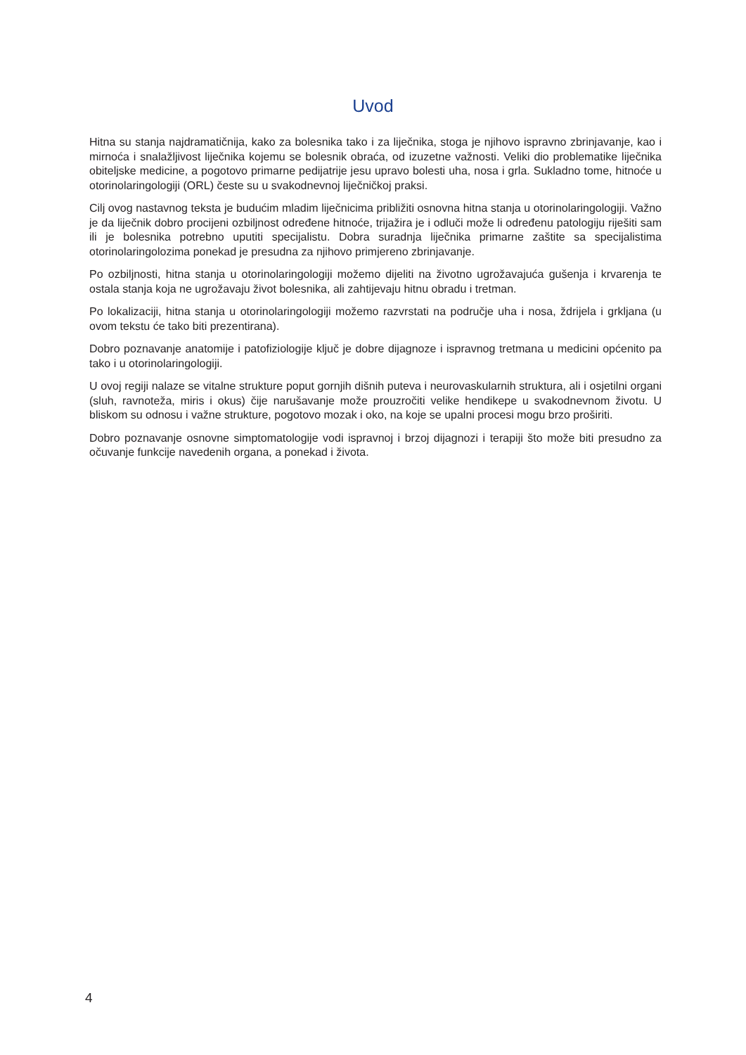Uvod
Hitna su stanja najdramatičnija, kako za bolesnika tako i za liječnika, stoga je njihovo ispravno zbrinjavanje, kao i mirnoća i snalažljivost liječnika kojemu se bolesnik obraća, od izuzetne važnosti. Veliki dio problematike liječnika obiteljske medicine, a pogotovo primarne pedijatrije jesu upravo bolesti uha, nosa i grla. Sukladno tome, hitnoće u otorinolaringologiji (ORL) česte su u svakodnevnoj liječničkoj praksi.
Cilj ovog nastavnog teksta je budućim mladim liječnicima približiti osnovna hitna stanja u otorinolaringologiji. Važno je da liječnik dobro procijeni ozbiljnost određene hitnoće, trijažira je i odluči može li određenu patologiju riješiti sam ili je bolesnika potrebno uputiti specijalistu. Dobra suradnja liječnika primarne zaštite sa specijalistima otorinolaringolozima ponekad je presudna za njihovo primjereno zbrinjavanje.
Po ozbiljnosti, hitna stanja u otorinolaringologiji možemo dijeliti na životno ugrožavajuća gušenja i krvarenja te ostala stanja koja ne ugrožavaju život bolesnika, ali zahtijevaju hitnu obradu i tretman.
Po lokalizaciji, hitna stanja u otorinolaringologiji možemo razvrstati na područje uha i nosa, ždrijela i grkljana (u ovom tekstu će tako biti prezentirana).
Dobro poznavanje anatomije i patofiziologije ključ je dobre dijagnoze i ispravnog tretmana u medicini općenito pa tako i u otorinolaringologiji.
U ovoj regiji nalaze se vitalne strukture poput gornjih dišnih puteva i neurovaskularnih struktura, ali i osjetilni organi (sluh, ravnoteža, miris i okus) čije narušavanje može prouzročiti velike hendikepe u svakodnevnom životu. U bliskom su odnosu i važne strukture, pogotovo mozak i oko, na koje se upalni procesi mogu brzo proširiti.
Dobro poznavanje osnovne simptomatologije vodi ispravnoj i brzoj dijagnozi i terapiji što može biti presudno za očuvanje funkcije navedenih organa, a ponekad i života.
4